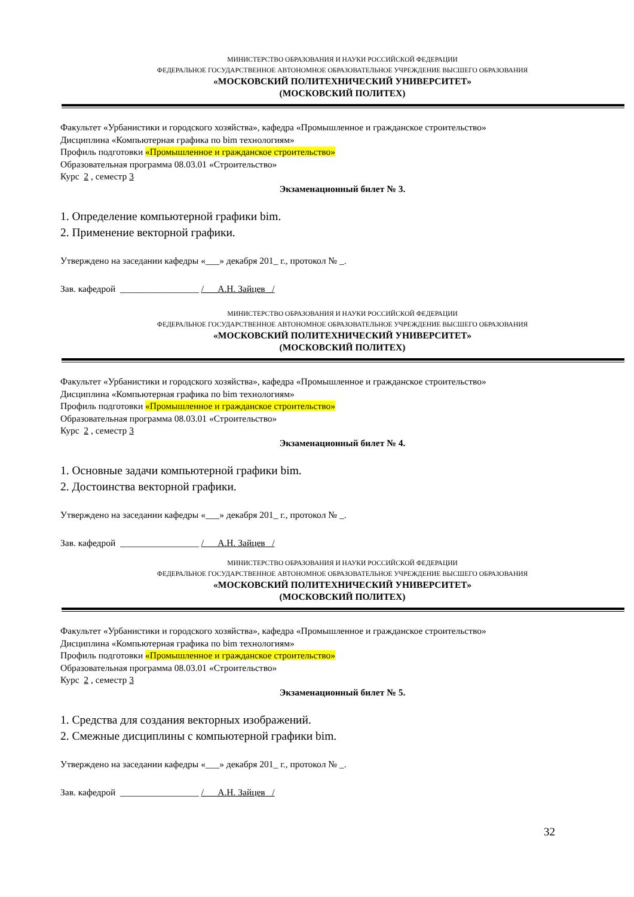МИНИСТЕРСТВО ОБРАЗОВАНИЯ И НАУКИ РОССИЙСКОЙ ФЕДЕРАЦИИ
ФЕДЕРАЛЬНОЕ ГОСУДАРСТВЕННОЕ АВТОНОМНОЕ ОБРАЗОВАТЕЛЬНОЕ УЧРЕЖДЕНИЕ ВЫСШЕГО ОБРАЗОВАНИЯ
«МОСКОВСКИЙ ПОЛИТЕХНИЧЕСКИЙ УНИВЕРСИТЕТ»
(МОСКОВСКИЙ ПОЛИТЕХ)
Факультет «Урбанистики и городского хозяйства», кафедра «Промышленное и гражданское строительство»
Дисциплина «Компьютерная графика по bim технологиям»
Профиль подготовки «Промышленное и гражданское строительство»
Образовательная программа 08.03.01 «Строительство»
Курс 2 , семестр 3
Экзаменационный билет № 3.
1. Определение компьютерной графики bim.
2. Применение векторной графики.
Утверждено на заседании кафедры «___» декабря 201_ г., протокол № _.
Зав. кафедрой _________________ /___А.Н. Зайцев _/
МИНИСТЕРСТВО ОБРАЗОВАНИЯ И НАУКИ РОССИЙСКОЙ ФЕДЕРАЦИИ
ФЕДЕРАЛЬНОЕ ГОСУДАРСТВЕННОЕ АВТОНОМНОЕ ОБРАЗОВАТЕЛЬНОЕ УЧРЕЖДЕНИЕ ВЫСШЕГО ОБРАЗОВАНИЯ
«МОСКОВСКИЙ ПОЛИТЕХНИЧЕСКИЙ УНИВЕРСИТЕТ»
(МОСКОВСКИЙ ПОЛИТЕХ)
Факультет «Урбанистики и городского хозяйства», кафедра «Промышленное и гражданское строительство»
Дисциплина «Компьютерная графика по bim технологиям»
Профиль подготовки «Промышленное и гражданское строительство»
Образовательная программа 08.03.01 «Строительство»
Курс 2 , семестр 3
Экзаменационный билет № 4.
1. Основные задачи компьютерной графики bim.
2. Достоинства векторной графики.
Утверждено на заседании кафедры «___» декабря 201_ г., протокол № _.
Зав. кафедрой _________________ /___А.Н. Зайцев _/
МИНИСТЕРСТВО ОБРАЗОВАНИЯ И НАУКИ РОССИЙСКОЙ ФЕДЕРАЦИИ
ФЕДЕРАЛЬНОЕ ГОСУДАРСТВЕННОЕ АВТОНОМНОЕ ОБРАЗОВАТЕЛЬНОЕ УЧРЕЖДЕНИЕ ВЫСШЕГО ОБРАЗОВАНИЯ
«МОСКОВСКИЙ ПОЛИТЕХНИЧЕСКИЙ УНИВЕРСИТЕТ»
(МОСКОВСКИЙ ПОЛИТЕХ)
Факультет «Урбанистики и городского хозяйства», кафедра «Промышленное и гражданское строительство»
Дисциплина «Компьютерная графика по bim технологиям»
Профиль подготовки «Промышленное и гражданское строительство»
Образовательная программа 08.03.01 «Строительство»
Курс 2 , семестр 3
Экзаменационный билет № 5.
1. Средства для создания векторных изображений.
2. Смежные дисциплины с компьютерной графики bim.
Утверждено на заседании кафедры «___» декабря 201_ г., протокол № _.
Зав. кафедрой _________________ /___А.Н. Зайцев _/
32